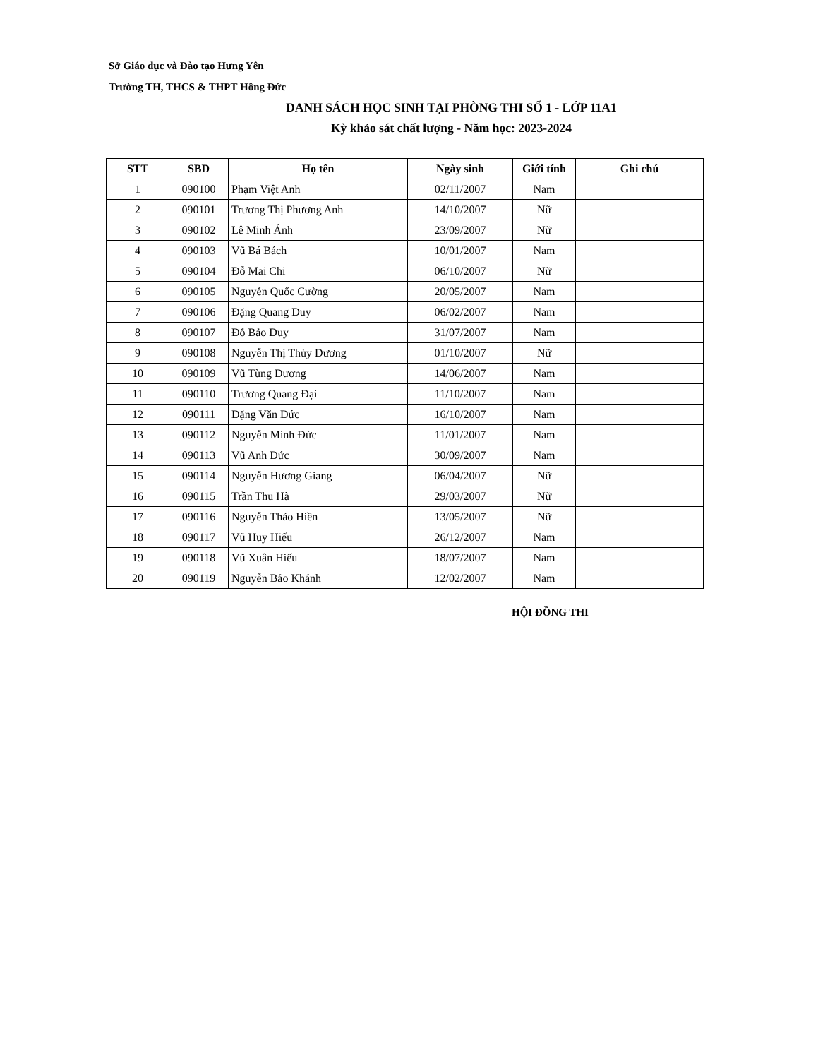Sở Giáo dục và Đào tạo Hưng Yên
Trường TH, THCS & THPT Hồng Đức
DANH SÁCH HỌC SINH TẠI PHÒNG THI SỐ 1 - LỚP 11A1
Kỳ khảo sát chất lượng - Năm học: 2023-2024
| STT | SBD | Họ tên | Ngày sinh | Giới tính | Ghi chú |
| --- | --- | --- | --- | --- | --- |
| 1 | 090100 | Phạm Việt Anh | 02/11/2007 | Nam | |
| 2 | 090101 | Trương Thị Phương Anh | 14/10/2007 | Nữ | |
| 3 | 090102 | Lê Minh Ánh | 23/09/2007 | Nữ | |
| 4 | 090103 | Vũ Bá Bách | 10/01/2007 | Nam | |
| 5 | 090104 | Đỗ Mai Chi | 06/10/2007 | Nữ | |
| 6 | 090105 | Nguyễn Quốc Cường | 20/05/2007 | Nam | |
| 7 | 090106 | Đặng Quang Duy | 06/02/2007 | Nam | |
| 8 | 090107 | Đỗ Bảo Duy | 31/07/2007 | Nam | |
| 9 | 090108 | Nguyễn Thị Thùy Dương | 01/10/2007 | Nữ | |
| 10 | 090109 | Vũ Tùng Dương | 14/06/2007 | Nam | |
| 11 | 090110 | Trương Quang Đại | 11/10/2007 | Nam | |
| 12 | 090111 | Đặng Văn Đức | 16/10/2007 | Nam | |
| 13 | 090112 | Nguyễn Minh Đức | 11/01/2007 | Nam | |
| 14 | 090113 | Vũ Anh Đức | 30/09/2007 | Nam | |
| 15 | 090114 | Nguyễn Hương Giang | 06/04/2007 | Nữ | |
| 16 | 090115 | Trần Thu Hà | 29/03/2007 | Nữ | |
| 17 | 090116 | Nguyễn Thảo Hiền | 13/05/2007 | Nữ | |
| 18 | 090117 | Vũ Huy Hiếu | 26/12/2007 | Nam | |
| 19 | 090118 | Vũ Xuân Hiếu | 18/07/2007 | Nam | |
| 20 | 090119 | Nguyễn Bảo Khánh | 12/02/2007 | Nam | |
HỘI ĐỒNG THI